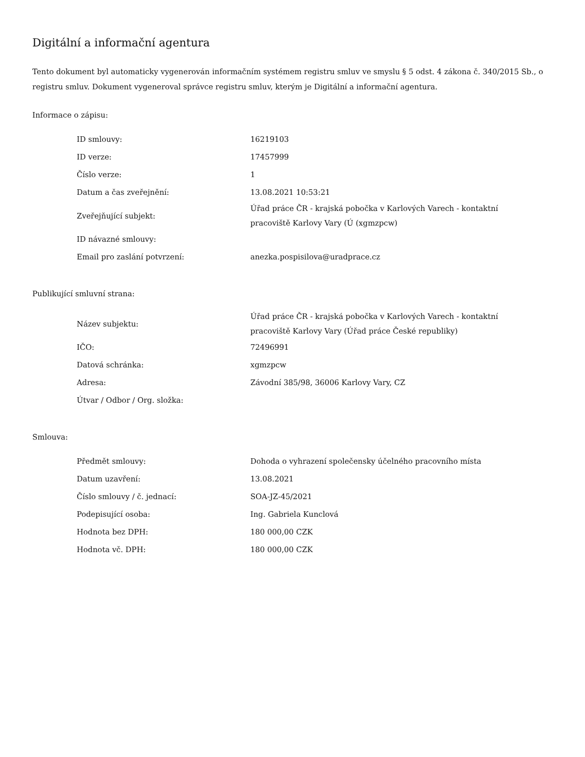Digitální a informační agentura
Tento dokument byl automaticky vygenerován informačním systémem registru smluv ve smyslu § 5 odst. 4 zákona č. 340/2015 Sb., o registru smluv. Dokument vygeneroval správce registru smluv, kterým je Digitální a informační agentura.
Informace o zápisu:
| ID smlouvy: | 16219103 |
| ID verze: | 17457999 |
| Číslo verze: | 1 |
| Datum a čas zveřejnění: | 13.08.2021 10:53:21 |
| Zveřejňující subjekt: | Úřad práce ČR - krajská pobočka v Karlových Varech - kontaktní pracoviště Karlovy Vary (Ú (xgmzpcw) |
| ID návazné smlouvy: | |
| Email pro zaslání potvrzení: | anezka.pospisilova@uradprace.cz |
Publikující smluvní strana:
| Název subjektu: | Úřad práce ČR - krajská pobočka v Karlových Varech - kontaktní pracoviště Karlovy Vary (Úřad práce České republiky) |
| IČO: | 72496991 |
| Datová schránka: | xgmzpcw |
| Adresa: | Závodní 385/98, 36006 Karlovy Vary, CZ |
| Útvar / Odbor / Org. složka: | |
Smlouva:
| Předmět smlouvy: | Dohoda o vyhrazení společensky účelného pracovního místa |
| Datum uzavření: | 13.08.2021 |
| Číslo smlouvy / č. jednací: | SOA-JZ-45/2021 |
| Podepisující osoba: | Ing. Gabriela Kunclová |
| Hodnota bez DPH: | 180 000,00 CZK |
| Hodnota vč. DPH: | 180 000,00 CZK |